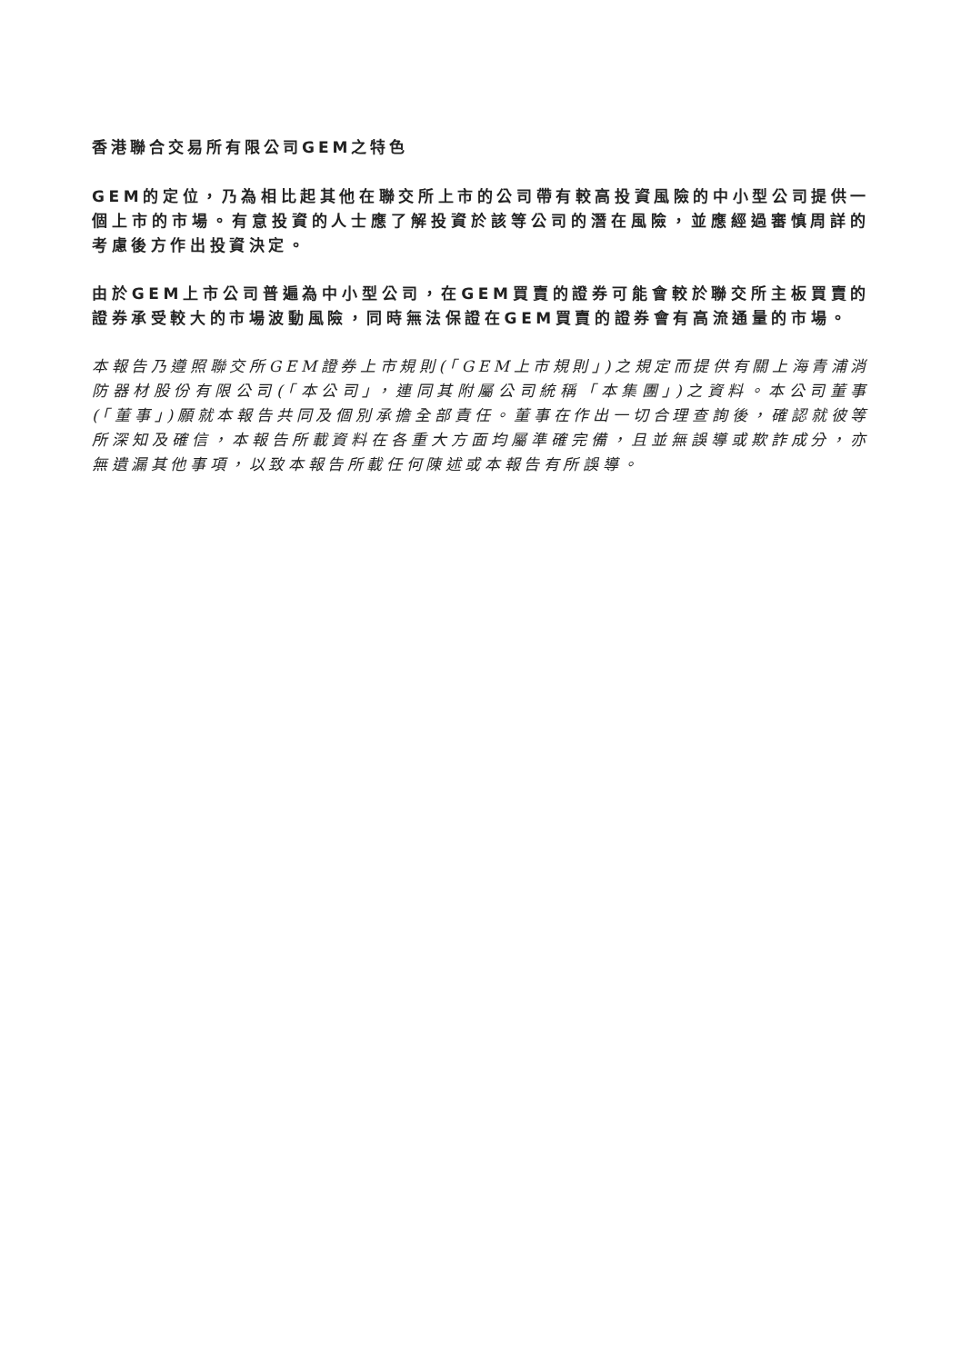香港聯合交易所有限公司GEM之特色
GEM的定位，乃為相比起其他在聯交所上市的公司帶有較高投資風險的中小型公司提供一個上市的市場。有意投資的人士應了解投資於該等公司的潛在風險，並應經過審慎周詳的考慮後方作出投資決定。
由於GEM上市公司普遍為中小型公司，在GEM買賣的證券可能會較於聯交所主板買賣的證券承受較大的市場波動風險，同時無法保證在GEM買賣的證券會有高流通量的市場。
本報告乃遵照聯交所GEM證券上市規則(「GEM上市規則」)之規定而提供有關上海青浦消防器材股份有限公司(「本公司」，連同其附屬公司統稱「本集團」)之資料。本公司董事(「董事」)願就本報告共同及個別承擔全部責任。董事在作出一切合理查詢後，確認就彼等所深知及確信，本報告所載資料在各重大方面均屬準確完備，且並無誤導或欺詐成分，亦無遺漏其他事項，以致本報告所載任何陳述或本報告有所誤導。